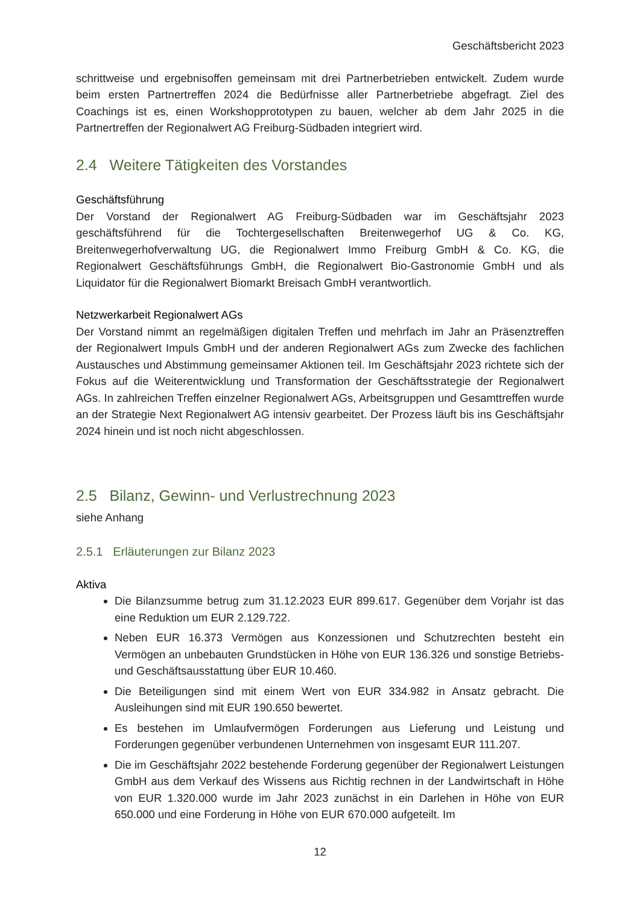Geschäftsbericht 2023
schrittweise und ergebnisoffen gemeinsam mit drei Partnerbetrieben entwickelt. Zudem wurde beim ersten Partnertreffen 2024 die Bedürfnisse aller Partnerbetriebe abgefragt. Ziel des Coachings ist es, einen Workshopprototypen zu bauen, welcher ab dem Jahr 2025 in die Partnertreffen der Regionalwert AG Freiburg-Südbaden integriert wird.
2.4 Weitere Tätigkeiten des Vorstandes
Geschäftsführung
Der Vorstand der Regionalwert AG Freiburg-Südbaden war im Geschäftsjahr 2023 geschäftsführend für die Tochtergesellschaften Breitenwegerhof UG & Co. KG, Breitenwegerhofverwaltung UG, die Regionalwert Immo Freiburg GmbH & Co. KG, die Regionalwert Geschäftsführungs GmbH, die Regionalwert Bio-Gastronomie GmbH und als Liquidator für die Regionalwert Biomarkt Breisach GmbH verantwortlich.
Netzwerkarbeit Regionalwert AGs
Der Vorstand nimmt an regelmäßigen digitalen Treffen und mehrfach im Jahr an Präsenztreffen der Regionalwert Impuls GmbH und der anderen Regionalwert AGs zum Zwecke des fachlichen Austausches und Abstimmung gemeinsamer Aktionen teil. Im Geschäftsjahr 2023 richtete sich der Fokus auf die Weiterentwicklung und Transformation der Geschäftsstrategie der Regionalwert AGs. In zahlreichen Treffen einzelner Regionalwert AGs, Arbeitsgruppen und Gesamttreffen wurde an der Strategie Next Regionalwert AG intensiv gearbeitet. Der Prozess läuft bis ins Geschäftsjahr 2024 hinein und ist noch nicht abgeschlossen.
2.5 Bilanz, Gewinn- und Verlustrechnung 2023
siehe Anhang
2.5.1 Erläuterungen zur Bilanz 2023
Aktiva
Die Bilanzsumme betrug zum 31.12.2023 EUR 899.617. Gegenüber dem Vorjahr ist das eine Reduktion um EUR 2.129.722.
Neben EUR 16.373 Vermögen aus Konzessionen und Schutzrechten besteht ein Vermögen an unbebauten Grundstücken in Höhe von EUR 136.326 und sonstige Betriebs- und Geschäftsausstattung über EUR 10.460.
Die Beteiligungen sind mit einem Wert von EUR 334.982 in Ansatz gebracht. Die Ausleihungen sind mit EUR 190.650 bewertet.
Es bestehen im Umlaufvermögen Forderungen aus Lieferung und Leistung und Forderungen gegenüber verbundenen Unternehmen von insgesamt EUR 111.207.
Die im Geschäftsjahr 2022 bestehende Forderung gegenüber der Regionalwert Leistungen GmbH aus dem Verkauf des Wissens aus Richtig rechnen in der Landwirtschaft in Höhe von EUR 1.320.000 wurde im Jahr 2023 zunächst in ein Darlehen in Höhe von EUR 650.000 und eine Forderung in Höhe von EUR 670.000 aufgeteilt. Im
12